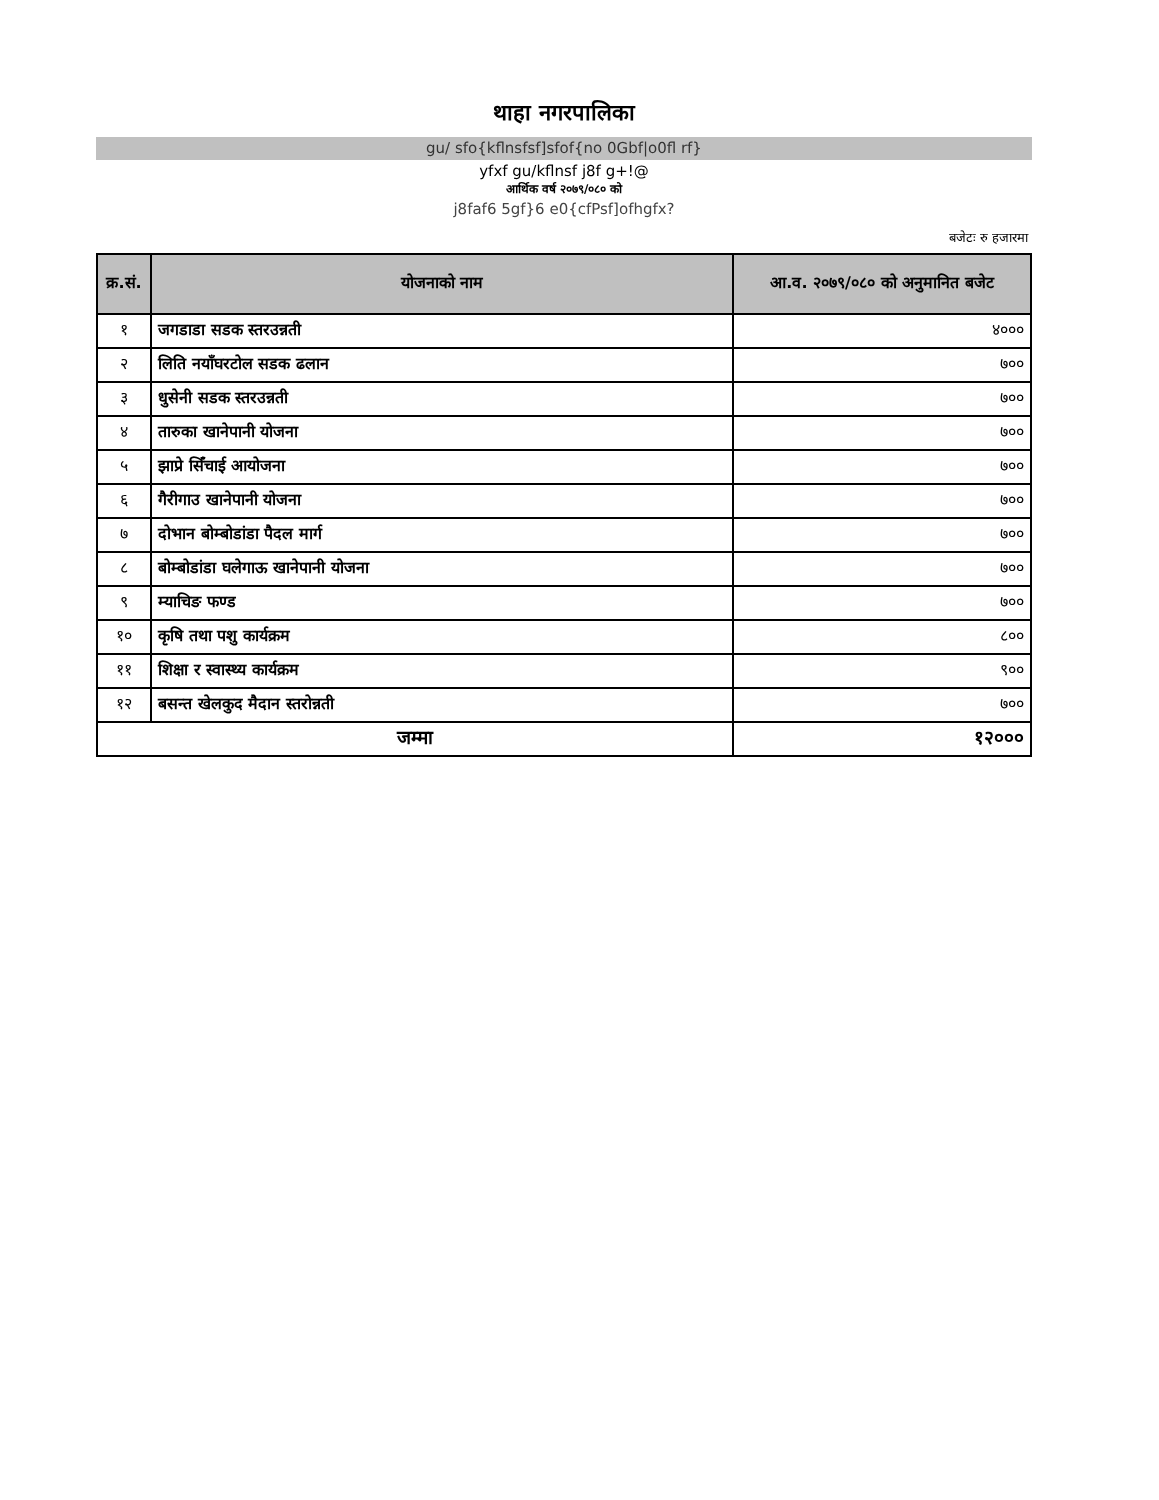थाहा नगरपालिका
gu/ sfo{kflnsfsf]sfof{no 0Gbf|o0fl rf}
yfxf gu/kflnsf j8f g+!@
आर्थिक वर्ष २०७९/०८० को
j8faf6 5gf}6 e0{cfPsf]ofhgfx?
बजेटः रु हजारमा
| क्र.सं. | योजनाको नाम | आ.व. २०७९/०८० को अनुमानित बजेट |
| --- | --- | --- |
| १ | जगडाडा सडक स्तरउन्नती | ४००० |
| २ | लिति नयाँघरटोल सडक ढलान | ७०० |
| ३ | धुसेनी सडक स्तरउन्नती | ७०० |
| ४ | तारुका खानेपानी योजना | ७०० |
| ५ | झाप्रे सिँचाई आयोजना | ७०० |
| ६ | गैरीगाउ खानेपानी योजना | ७०० |
| ७ | दोभान बोम्बोडांडा पैदल मार्ग | ७०० |
| ८ | बोम्बोडांडा घलेगाऊ खानेपानी योजना | ७०० |
| ९ | म्याचिङ फण्ड | ७०० |
| १० | कृषि तथा पशु कार्यक्रम | ८०० |
| ११ | शिक्षा र स्वास्थ्य कार्यक्रम | ९०० |
| १२ | बसन्त खेलकुद मैदान स्तरोन्नती | ७०० |
| जम्मा | | १२००० |